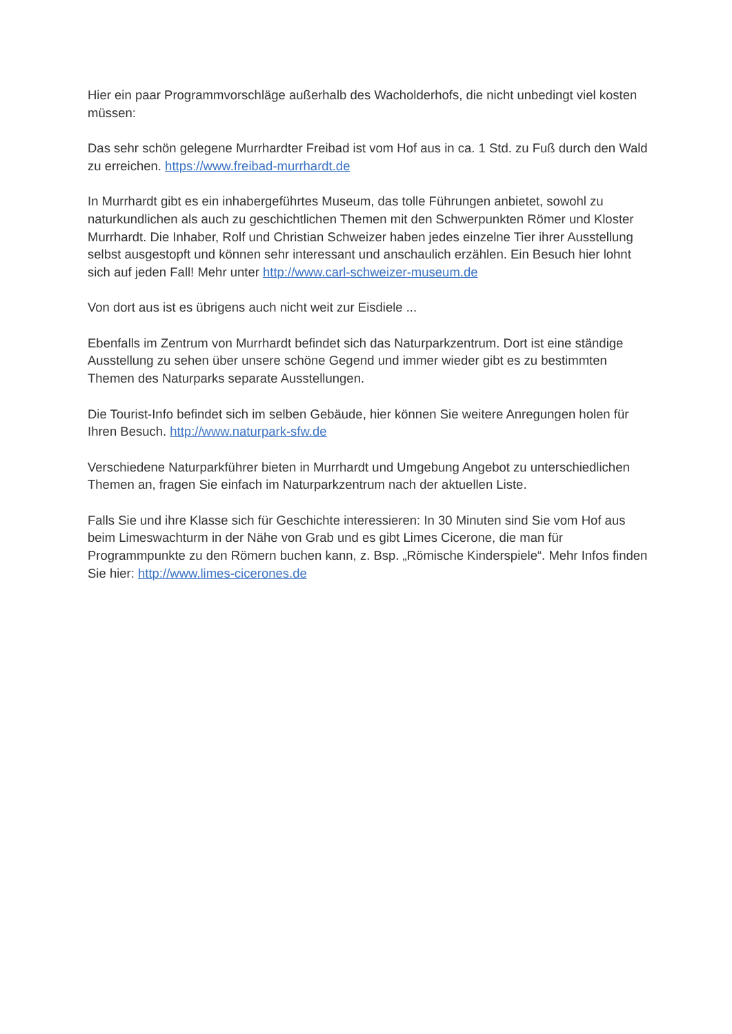Hier ein paar Programmvorschläge außerhalb des Wacholderhofs, die nicht unbedingt viel kosten müssen:
Das sehr schön gelegene Murrhardter Freibad ist vom Hof aus in ca. 1 Std. zu Fuß durch den Wald zu erreichen. https://www.freibad-murrhardt.de
In Murrhardt gibt es ein inhabergeführtes Museum, das tolle Führungen anbietet, sowohl zu naturkundlichen als auch zu geschichtlichen Themen mit den Schwerpunkten Römer und Kloster Murrhardt. Die Inhaber, Rolf und Christian Schweizer haben jedes einzelne Tier ihrer Ausstellung selbst ausgestopft und können sehr interessant und anschaulich erzählen. Ein Besuch hier lohnt sich auf jeden Fall! Mehr unter http://www.carl-schweizer-museum.de
Von dort aus ist es übrigens auch nicht weit zur Eisdiele ...
Ebenfalls im Zentrum von Murrhardt befindet sich das Naturparkzentrum. Dort ist eine ständige Ausstellung zu sehen über unsere schöne Gegend und immer wieder gibt es zu bestimmten Themen des Naturparks separate Ausstellungen.
Die Tourist-Info befindet sich im selben Gebäude, hier können Sie weitere Anregungen holen für Ihren Besuch. http://www.naturpark-sfw.de
Verschiedene Naturparkführer bieten in Murrhardt und Umgebung Angebot zu unterschiedlichen Themen an, fragen Sie einfach im Naturparkzentrum nach der aktuellen Liste.
Falls Sie und ihre Klasse sich für Geschichte interessieren: In 30 Minuten sind Sie vom Hof aus beim Limeswachturm in der Nähe von Grab und es gibt Limes Cicerone, die man für Programmpunkte zu den Römern buchen kann, z. Bsp. „Römische Kinderspiele“. Mehr Infos finden Sie hier: http://www.limes-cicerones.de